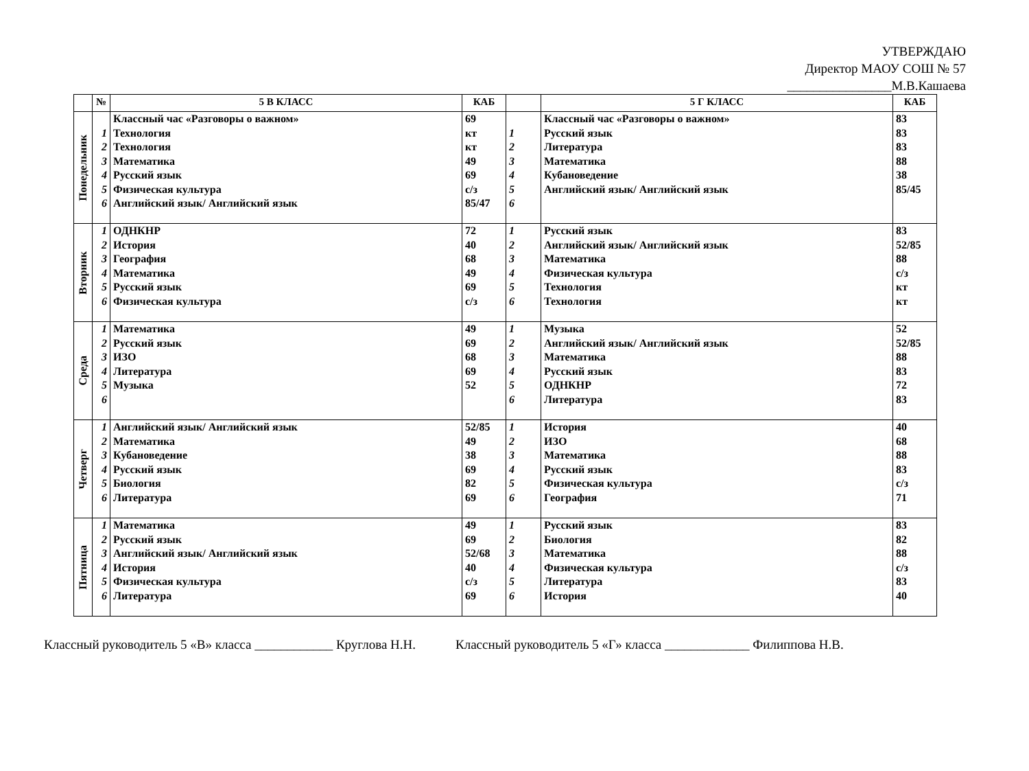УТВЕРЖДАЮ
Директор МАОУ СОШ № 57
________________М.В.Кашаева
| | № | 5 В КЛАСС | КАБ | | 5 Г КЛАСС | КАБ |
| --- | --- | --- | --- | --- | --- | --- |
| Понедельник | 1 2 3 4 5 6 | Классный час «Разговоры о важном» Технология Технология Математика Русский язык Физическая культура Английский язык/ Английский язык | 69 кт кт 49 69 с/з 85/47 | 1 2 3 4 5 6 | Классный час «Разговоры о важном» Русский язык Литература Математика Кубановедение Английский язык/ Английский язык | 83 83 83 88 38 85/45 |
| Вторник | 1 2 3 4 5 6 | ОДНКНР История География Математика Русский язык Физическая культура | 72 40 68 49 69 с/з | 1 2 3 4 5 6 | Русский язык Английский язык/ Английский язык Математика Физическая культура Технология Технология | 83 52/85 88 с/з кт кт |
| Среда | 1 2 3 4 5 6 | Математика Русский язык ИЗО Литература Музыка | 49 69 68 69 52 | 1 2 3 4 5 6 | Музыка Английский язык/ Английский язык Математика Русский язык ОДНКНР Литература | 52 52/85 88 83 72 83 |
| Четверг | 1 2 3 4 5 6 | Английский язык/ Английский язык Математика Кубановедение Русский язык Биология Литература | 52/85 49 38 69 82 69 | 1 2 3 4 5 6 | История ИЗО Математика Русский язык Физическая культура География | 40 68 88 83 с/з 71 |
| Пятница | 1 2 3 4 5 6 | Математика Русский язык Английский язык/ Английский язык История Физическая культура Литература | 49 69 52/68 40 с/з 69 | 1 2 3 4 5 6 | Русский язык Биология Математика Физическая культура Литература История | 83 82 88 с/з 83 40 |
Классный руководитель 5 «В» класса ____________ Круглова Н.Н. Классный руководитель 5 «Г» класса _____________ Филиппова Н.В.